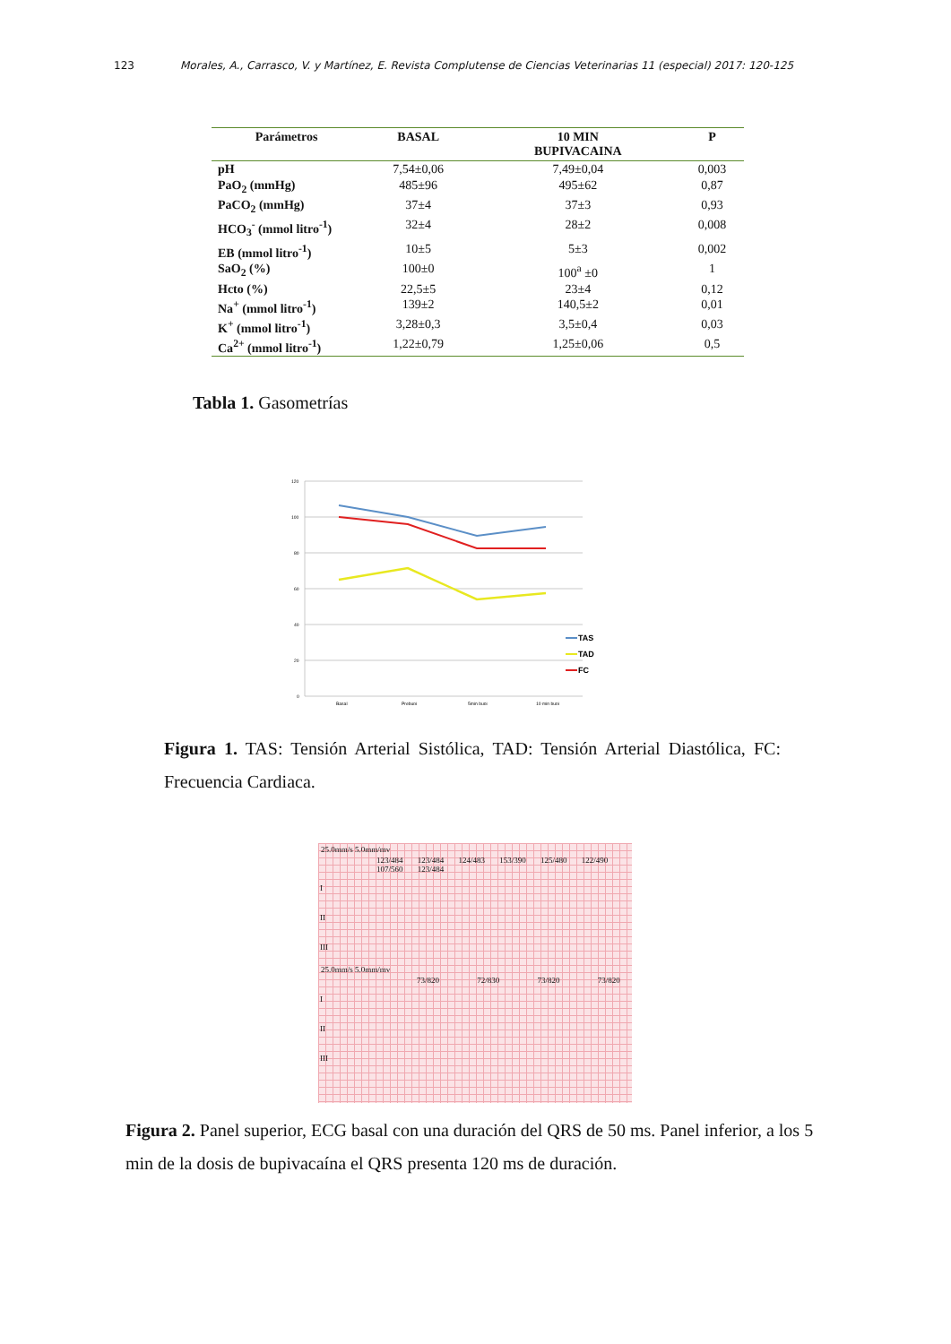123 Morales, A., Carrasco, V. y Martínez, E. Revista Complutense de Ciencias Veterinarias 11 (especial) 2017: 120-125
| Parámetros | BASAL | 10 MIN BUPIVACAINA | P |
| --- | --- | --- | --- |
| pH | 7,54±0,06 | 7,49±0,04 | 0,003 |
| PaO<sub>2</sub> (mmHg) | 485±96 | 495±62 | 0,87 |
| PaCO<sub>2</sub> (mmHg) | 37±4 | 37±3 | 0,93 |
| HCO<sub>3</sub><sup>-</sup> (mmol litro<sup>-1</sup>) | 32±4 | 28±2 | 0,008 |
| EB (mmol litro<sup>-1</sup>) | 10±5 | 5±3 | 0,002 |
| SaO<sub>2</sub> (%) | 100±0 | 100<sup>a</sup> ±0 | 1 |
| Hcto (%) | 22,5±5 | 23±4 | 0,12 |
| Na<sup>+</sup> (mmol litro<sup>-1</sup>) | 139±2 | 140,5±2 | 0,01 |
| K<sup>+</sup> (mmol litro<sup>-1</sup>) | 3,28±0,3 | 3,5±0,4 | 0,03 |
| Ca<sup>2+</sup> (mmol litro<sup>-1</sup>) | 1,22±0,79 | 1,25±0,06 | 0,5 |
Tabla 1. Gasometrías
120
100
80
60
40
20
0
Basal
Prebupi
5min bupi
10 min bupi
TAS
TAD
FC
Figura 1. TAS: Tensión Arterial Sistólica, TAD: Tensión Arterial Diastólica, FC: Frecuencia Cardiaca.
25.0mm/s 5.0mm/mv
123/484 123/484 124/483 153/390 125/480 122/490 107/560 123/484
I
II
III
25.0mm/s 5.0mm/mv
73/820 72/830 73/820 73/820
I
II
III
Figura 2. Panel superior, ECG basal con una duración del QRS de 50 ms. Panel inferior, a los 5 min de la dosis de bupivacaína el QRS presenta 120 ms de duración.